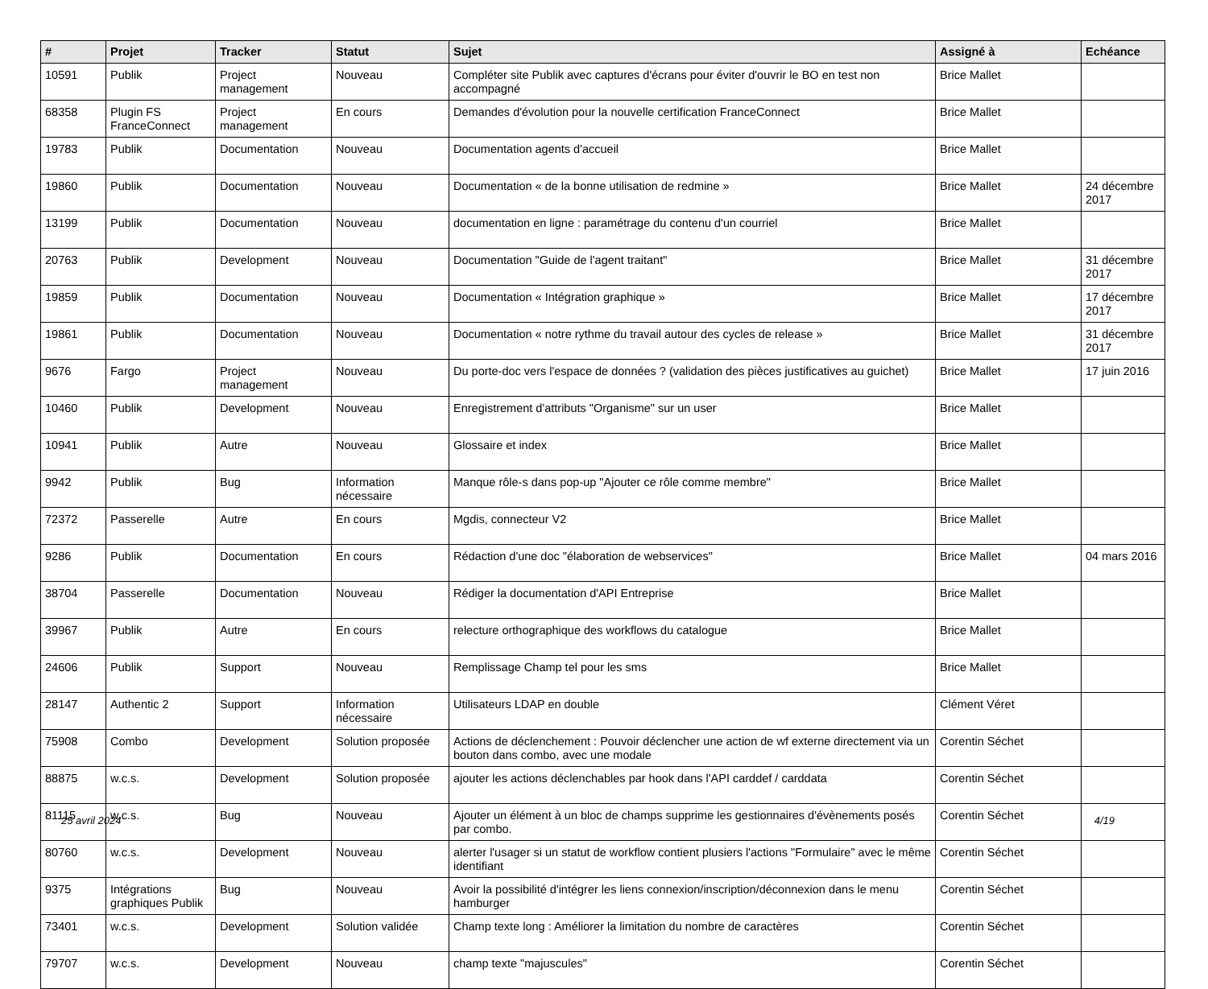| # | Projet | Tracker | Statut | Sujet | Assigné à | Echéance |
| --- | --- | --- | --- | --- | --- | --- |
| 10591 | Publik | Project management | Nouveau | Compléter site Publik avec captures d'écrans pour éviter d'ouvrir le BO en test non accompagné | Brice Mallet | |
| 68358 | Plugin FS FranceConnect | Project management | En cours | Demandes d'évolution pour la nouvelle certification FranceConnect | Brice Mallet | |
| 19783 | Publik | Documentation | Nouveau | Documentation agents d'accueil | Brice Mallet | |
| 19860 | Publik | Documentation | Nouveau | Documentation « de la bonne utilisation de redmine » | Brice Mallet | 24 décembre 2017 |
| 13199 | Publik | Documentation | Nouveau | documentation en ligne : paramétrage du contenu d'un courriel | Brice Mallet | |
| 20763 | Publik | Development | Nouveau | Documentation "Guide de l'agent traitant" | Brice Mallet | 31 décembre 2017 |
| 19859 | Publik | Documentation | Nouveau | Documentation « Intégration graphique » | Brice Mallet | 17 décembre 2017 |
| 19861 | Publik | Documentation | Nouveau | Documentation « notre rythme du travail autour des cycles de release » | Brice Mallet | 31 décembre 2017 |
| 9676 | Fargo | Project management | Nouveau | Du porte-doc vers l'espace de données ? (validation des pièces justificatives au guichet) | Brice Mallet | 17 juin 2016 |
| 10460 | Publik | Development | Nouveau | Enregistrement d'attributs "Organisme" sur un user | Brice Mallet | |
| 10941 | Publik | Autre | Nouveau | Glossaire et index | Brice Mallet | |
| 9942 | Publik | Bug | Information nécessaire | Manque rôle-s dans pop-up "Ajouter ce rôle comme membre" | Brice Mallet | |
| 72372 | Passerelle | Autre | En cours | Mgdis, connecteur V2 | Brice Mallet | |
| 9286 | Publik | Documentation | En cours | Rédaction d'une doc "élaboration de webservices" | Brice Mallet | 04 mars 2016 |
| 38704 | Passerelle | Documentation | Nouveau | Rédiger la documentation d'API Entreprise | Brice Mallet | |
| 39967 | Publik | Autre | En cours | relecture orthographique des workflows du catalogue | Brice Mallet | |
| 24606 | Publik | Support | Nouveau | Remplissage Champ tel pour les sms | Brice Mallet | |
| 28147 | Authentic 2 | Support | Information nécessaire | Utilisateurs LDAP en double | Clément Véret | |
| 75908 | Combo | Development | Solution proposée | Actions de déclenchement : Pouvoir déclencher une action de wf externe directement via un bouton dans combo, avec une modale | Corentin Séchet | |
| 88875 | w.c.s. | Development | Solution proposée | ajouter les actions déclenchables par hook dans l'API carddef / carddata | Corentin Séchet | |
| 81115 | w.c.s. | Bug | Nouveau | Ajouter un élément à un bloc de champs supprime les gestionnaires d'évènements posés par combo. | Corentin Séchet | |
| 80760 | w.c.s. | Development | Nouveau | alerter l'usager si un statut de workflow contient plusiers l'actions "Formulaire" avec le même identifiant | Corentin Séchet | |
| 9375 | Intégrations graphiques Publik | Bug | Nouveau | Avoir la possibilité d'intégrer les liens connexion/inscription/déconnexion dans le menu hamburger | Corentin Séchet | |
| 73401 | w.c.s. | Development | Solution validée | Champ texte long : Améliorer la limitation du nombre de caractères | Corentin Séchet | |
| 79707 | w.c.s. | Development | Nouveau | champ texte "majuscules" | Corentin Séchet | |
25 avril 2024 4/19